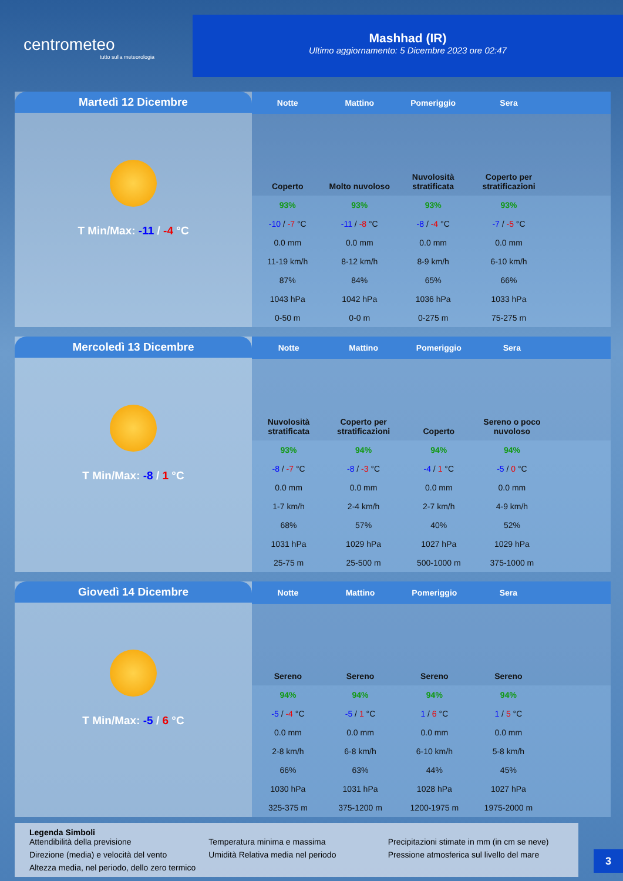centrometeo
tutto sulla meteorologia
Mashhad (IR)
Ultimo aggiornamento: 5 Dicembre 2023 ore 02:47
Martedì 12 Dicembre
T Min/Max: -11 / -4 °C
| Notte | Mattino | Pomeriggio | Sera | |
| --- | --- | --- | --- | --- |
| Coperto | Molto nuvoloso | Nuvolosità stratificata | Coperto per stratificazioni | |
| 93% | 93% | 93% | 93% | |
| -10 / -7 °C | -11 / -8 °C | -8 / -4 °C | -7 / -5 °C | |
| 0.0 mm | 0.0 mm | 0.0 mm | 0.0 mm | |
| 11-19 km/h | 8-12 km/h | 8-9 km/h | 6-10 km/h | |
| 87% | 84% | 65% | 66% | |
| 1043 hPa | 1042 hPa | 1036 hPa | 1033 hPa | |
| 0-50 m | 0-0 m | 0-275 m | 75-275 m | |
Mercoledì 13 Dicembre
T Min/Max: -8 / 1 °C
| Notte | Mattino | Pomeriggio | Sera | |
| --- | --- | --- | --- | --- |
| Nuvolosità stratificata | Coperto per stratificazioni | Coperto | Sereno o poco nuvoloso | |
| 93% | 94% | 94% | 94% | |
| -8 / -7 °C | -8 / -3 °C | -4 / 1 °C | -5 / 0 °C | |
| 0.0 mm | 0.0 mm | 0.0 mm | 0.0 mm | |
| 1-7 km/h | 2-4 km/h | 2-7 km/h | 4-9 km/h | |
| 68% | 57% | 40% | 52% | |
| 1031 hPa | 1029 hPa | 1027 hPa | 1029 hPa | |
| 25-75 m | 25-500 m | 500-1000 m | 375-1000 m | |
Giovedì 14 Dicembre
T Min/Max: -5 / 6 °C
| Notte | Mattino | Pomeriggio | Sera | |
| --- | --- | --- | --- | --- |
| Sereno | Sereno | Sereno | Sereno | |
| 94% | 94% | 94% | 94% | |
| -5 / -4 °C | -5 / 1 °C | 1 / 6 °C | 1 / 5 °C | |
| 0.0 mm | 0.0 mm | 0.0 mm | 0.0 mm | |
| 2-8 km/h | 6-8 km/h | 6-10 km/h | 5-8 km/h | |
| 66% | 63% | 44% | 45% | |
| 1030 hPa | 1031 hPa | 1028 hPa | 1027 hPa | |
| 325-375 m | 375-1200 m | 1200-1975 m | 1975-2000 m | |
Legenda Simboli
Attendibilità della previsione Temperatura minima e massima Precipitazioni stimate in mm (in cm se neve) Direzione (media) e velocità del vento Umidità Relativa media nel periodo Pressione atmosferica sul livello del mare Altezza media, nel periodo, dello zero termico
3